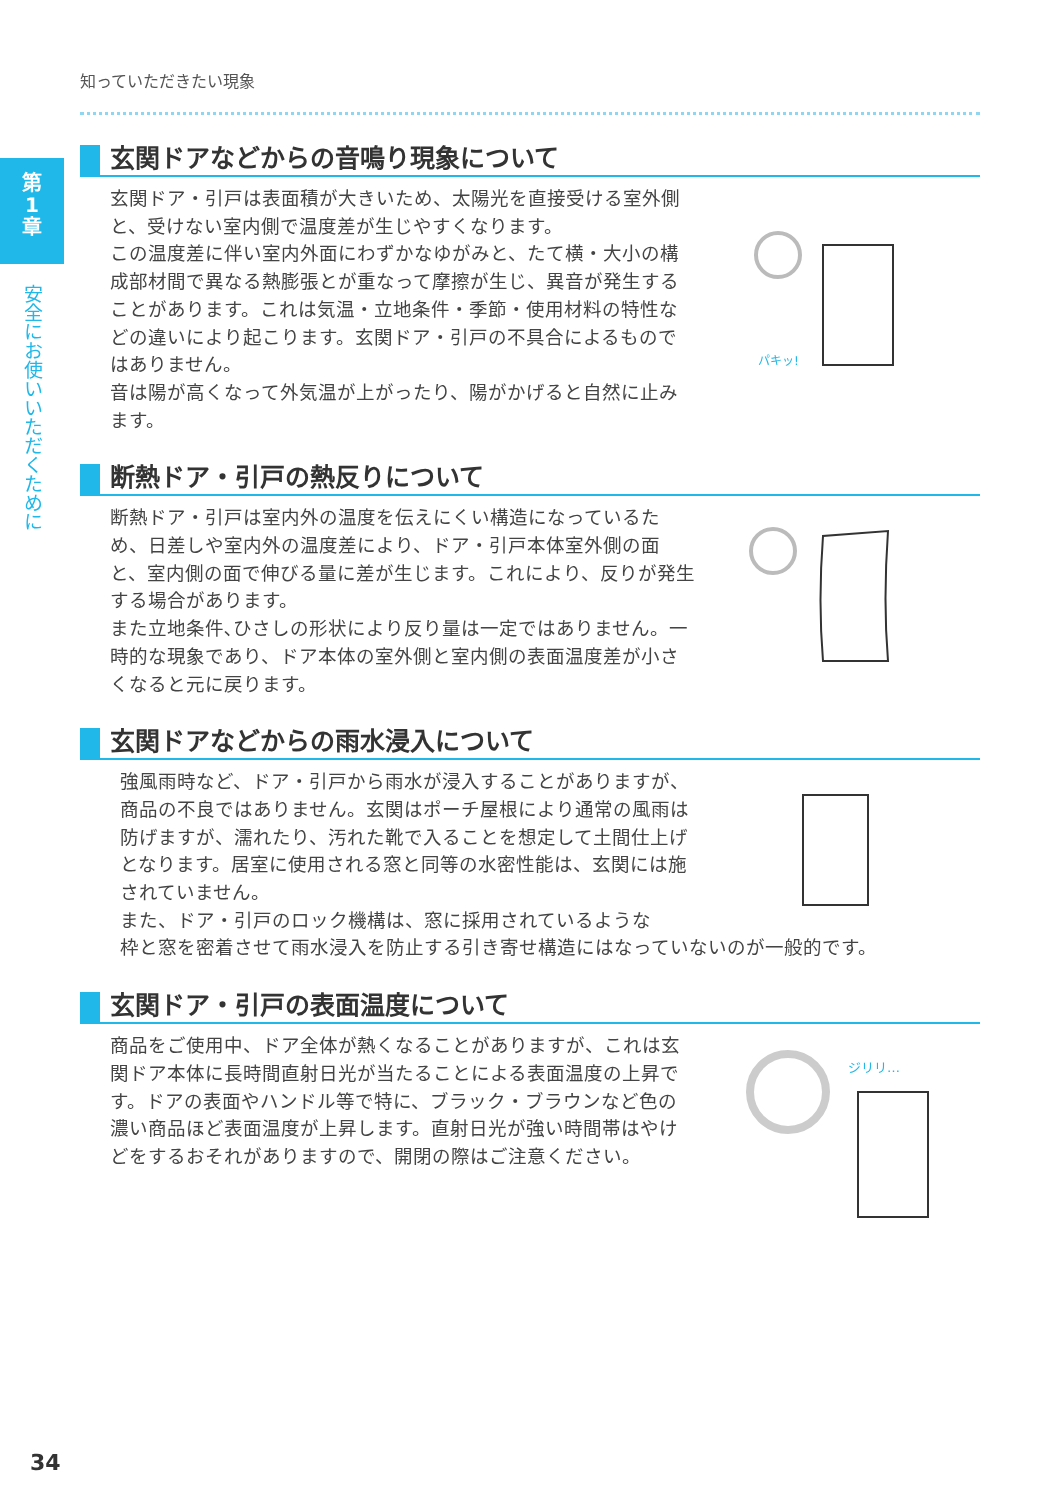第
1
章
安全にお使いいただくために
知っていただきたい現象
玄関ドアなどからの音鳴り現象について
玄関ドア・引戸は表面積が大きいため、太陽光を直接受ける室外側と、受けない室内側で温度差が生じやすくなります。
この温度差に伴い室内外面にわずかなゆがみと、たて横・大小の構成部材間で異なる熱膨張とが重なって摩擦が生じ、異音が発生することがあります。これは気温・立地条件・季節・使用材料の特性などの違いにより起こります。玄関ドア・引戸の不具合によるものではありません。
音は陽が高くなって外気温が上がったり、陽がかげると自然に止みます。
パキッ!
断熱ドア・引戸の熱反りについて
断熱ドア・引戸は室内外の温度を伝えにくい構造になっているため、日差しや室内外の温度差により、ドア・引戸本体室外側の面と、室内側の面で伸びる量に差が生じます。これにより、反りが発生する場合があります。
また立地条件､ひさしの形状により反り量は一定ではありません。一時的な現象であり、ドア本体の室外側と室内側の表面温度差が小さくなると元に戻ります。
玄関ドアなどからの雨水浸入について
強風雨時など、ドア・引戸から雨水が浸入することがありますが、商品の不良ではありません。玄関はポーチ屋根により通常の風雨は防げますが、濡れたり、汚れた靴で入ることを想定して土間仕上げとなります。居室に使用される窓と同等の水密性能は、玄関には施されていません。
また、ドア・引戸のロック機構は、窓に採用されているような
枠と窓を密着させて雨水浸入を防止する引き寄せ構造にはなっていないのが一般的です。
玄関ドア・引戸の表面温度について
商品をご使用中、ドア全体が熱くなることがありますが、これは玄関ドア本体に長時間直射日光が当たることによる表面温度の上昇です。ドアの表面やハンドル等で特に、ブラック・ブラウンなど色の濃い商品ほど表面温度が上昇します。直射日光が強い時間帯はやけどをするおそれがありますので、開閉の際はご注意ください。
ジリリ…
34